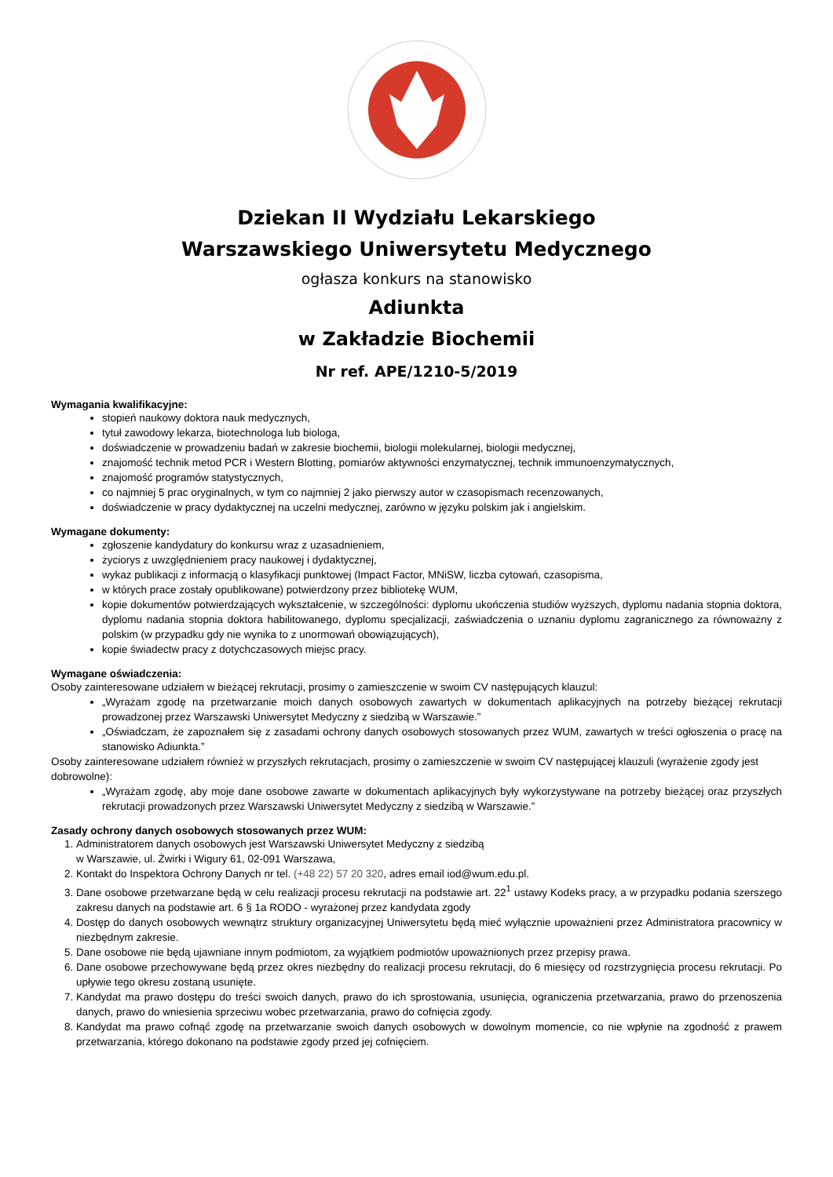Dziekan II Wydziału Lekarskiego
Warszawskiego Uniwersytetu Medycznego
ogłasza konkurs na stanowisko
Adiunkta
w Zakładzie Biochemii
Nr ref. APE/1210-5/2019
Wymagania kwalifikacyjne:
stopień naukowy doktora nauk medycznych,
tytuł zawodowy lekarza, biotechnologa lub biologa,
doświadczenie w prowadzeniu badań w zakresie biochemii, biologii molekularnej, biologii medycznej,
znajomość technik metod PCR i Western Blotting, pomiarów aktywności enzymatycznej, technik immunoenzymatycznych,
znajomość programów statystycznych,
co najmniej 5 prac oryginalnych, w tym co najmniej 2 jako pierwszy autor w czasopismach recenzowanych,
doświadczenie w pracy dydaktycznej na uczelni medycznej, zarówno w języku polskim jak i angielskim.
Wymagane dokumenty:
zgłoszenie kandydatury do konkursu wraz z uzasadnieniem,
życiorys z uwzględnieniem pracy naukowej i dydaktycznej,
wykaz publikacji z informacją o klasyfikacji punktowej (Impact Factor, MNiSW, liczba cytowań, czasopisma,
w których prace zostały opublikowane) potwierdzony przez bibliotekę WUM,
kopie dokumentów potwierdzających wykształcenie, w szczególności: dyplomu ukończenia studiów wyższych, dyplomu nadania stopnia doktora, dyplomu nadania stopnia doktora habilitowanego, dyplomu specjalizacji, zaświadczenia o uznaniu dyplomu zagranicznego za równoważny z polskim (w przypadku gdy nie wynika to z unormowań obowiązujących),
kopie świadectw pracy z dotychczasowych miejsc pracy.
Wymagane oświadczenia:
Osoby zainteresowane udziałem w bieżącej rekrutacji, prosimy o zamieszczenie w swoim CV następujących klauzul:
„Wyrażam zgodę na przetwarzanie moich danych osobowych zawartych w dokumentach aplikacyjnych na potrzeby bieżącej rekrutacji prowadzonej przez Warszawski Uniwersytet Medyczny z siedzibą w Warszawie.”
„Oświadczam, że zapoznałem się z zasadami ochrony danych osobowych stosowanych przez WUM, zawartych w treści ogłoszenia o pracę na stanowisko Adiunkta.”
Osoby zainteresowane udziałem również w przyszłych rekrutacjach, prosimy o zamieszczenie w swoim CV następującej klauzuli (wyrażenie zgody jest dobrowolne):
„Wyrażam zgodę, aby moje dane osobowe zawarte w dokumentach aplikacyjnych były wykorzystywane na potrzeby bieżącej oraz przyszłych rekrutacji prowadzonych przez Warszawski Uniwersytet Medyczny z siedzibą w Warszawie.”
Zasady ochrony danych osobowych stosowanych przez WUM:
1. Administratorem danych osobowych jest Warszawski Uniwersytet Medyczny z siedzibą
w Warszawie, ul. Żwirki i Wigury 61, 02-091 Warszawa,
2. Kontakt do Inspektora Ochrony Danych nr tel. (+48 22) 57 20 320, adres email iod@wum.edu.pl.
3. Dane osobowe przetwarzane będą w celu realizacji procesu rekrutacji na podstawie art. 22<sup>1</sup> ustawy Kodeks pracy, a w przypadku podania szerszego zakresu danych na podstawie art. 6 § 1a RODO - wyrażonej przez kandydata zgody
4. Dostęp do danych osobowych wewnątrz struktury organizacyjnej Uniwersytetu będą mieć wyłącznie upoważnieni przez Administratora pracownicy w niezbędnym zakresie.
5. Dane osobowe nie będą ujawniane innym podmiotom, za wyjątkiem podmiotów upoważnionych przez przepisy prawa.
6. Dane osobowe przechowywane będą przez okres niezbędny do realizacji procesu rekrutacji, do 6 miesięcy od rozstrzygnięcia procesu rekrutacji. Po upływie tego okresu zostaną usunięte.
7. Kandydat ma prawo dostępu do treści swoich danych, prawo do ich sprostowania, usunięcia, ograniczenia przetwarzania, prawo do przenoszenia danych, prawo do wniesienia sprzeciwu wobec przetwarzania, prawo do cofnięcia zgody.
8. Kandydat ma prawo cofnąć zgodę na przetwarzanie swoich danych osobowych w dowolnym momencie, co nie wpłynie na zgodność z prawem przetwarzania, którego dokonano na podstawie zgody przed jej cofnięciem.